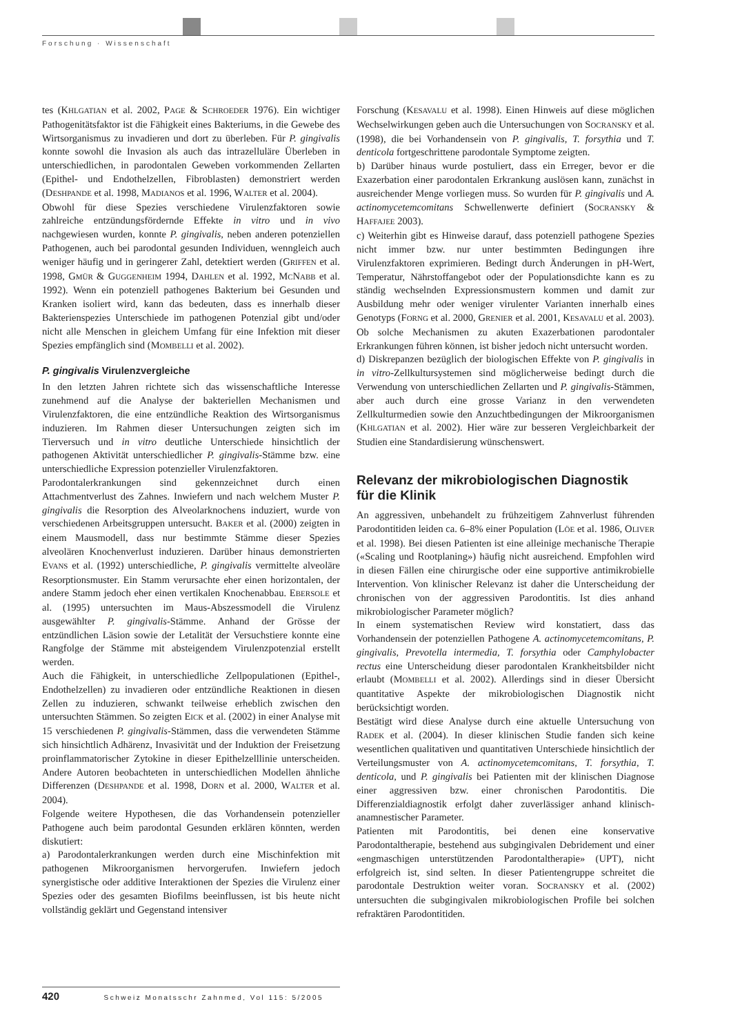Forschung · Wissenschaft
tes (KHLGATIAN et al. 2002, PAGE & SCHROEDER 1976). Ein wichtiger Pathogenitätsfaktor ist die Fähigkeit eines Bakteriums, in die Gewebe des Wirtsorganismus zu invadieren und dort zu überleben. Für P. gingivalis konnte sowohl die Invasion als auch das intrazelluläre Überleben in unterschiedlichen, in parodontalen Geweben vorkommenden Zellarten (Epithel- und Endothelzellen, Fibroblasten) demonstriert werden (DESHPANDE et al. 1998, MADIANOS et al. 1996, WALTER et al. 2004).
Obwohl für diese Spezies verschiedene Virulenzfaktoren sowie zahlreiche entzündungsfördernde Effekte in vitro und in vivo nachgewiesen wurden, konnte P. gingivalis, neben anderen potenziellen Pathogenen, auch bei parodontal gesunden Individuen, wenngleich auch weniger häufig und in geringerer Zahl, detektiert werden (GRIFFEN et al. 1998, GMÜR & GUGGENHEIM 1994, DAHLEN et al. 1992, MCNABB et al. 1992). Wenn ein potenziell pathogenes Bakterium bei Gesunden und Kranken isoliert wird, kann das bedeuten, dass es innerhalb dieser Bakterienspezies Unterschiede im pathogenen Potenzial gibt und/oder nicht alle Menschen in gleichem Umfang für eine Infektion mit dieser Spezies empfänglich sind (MOMBELLI et al. 2002).
P. gingivalis Virulenzvergleiche
In den letzten Jahren richtete sich das wissenschaftliche Interesse zunehmend auf die Analyse der bakteriellen Mechanismen und Virulenzfaktoren, die eine entzündliche Reaktion des Wirtsorganismus induzieren. Im Rahmen dieser Untersuchungen zeigten sich im Tierversuch und in vitro deutliche Unterschiede hinsichtlich der pathogenen Aktivität unterschiedlicher P. gingivalis-Stämme bzw. eine unterschiedliche Expression potenzieller Virulenzfaktoren.
Parodontalerkrankungen sind gekennzeichnet durch einen Attachmentverlust des Zahnes. Inwiefern und nach welchem Muster P. gingivalis die Resorption des Alveolarknochens induziert, wurde von verschiedenen Arbeitsgruppen untersucht. BAKER et al. (2000) zeigten in einem Mausmodell, dass nur bestimmte Stämme dieser Spezies alveolären Knochenverlust induzieren. Darüber hinaus demonstrierten EVANS et al. (1992) unterschiedliche, P. gingivalis vermittelte alveoläre Resorptionsmuster. Ein Stamm verursachte eher einen horizontalen, der andere Stamm jedoch eher einen vertikalen Knochenabbau. EBERSOLE et al. (1995) untersuchten im Maus-Abszessmodell die Virulenz ausgewählter P. gingivalis-Stämme. Anhand der Grösse der entzündlichen Läsion sowie der Letalität der Versuchstiere konnte eine Rangfolge der Stämme mit absteigendem Virulenzpotenzial erstellt werden.
Auch die Fähigkeit, in unterschiedliche Zellpopulationen (Epithel-, Endothelzellen) zu invadieren oder entzündliche Reaktionen in diesen Zellen zu induzieren, schwankt teilweise erheblich zwischen den untersuchten Stämmen. So zeigten EICK et al. (2002) in einer Analyse mit 15 verschiedenen P. gingivalis-Stämmen, dass die verwendeten Stämme sich hinsichtlich Adhärenz, Invasivität und der Induktion der Freisetzung proinflammatorischer Zytokine in dieser Epithelzelllinie unterscheiden. Andere Autoren beobachteten in unterschiedlichen Modellen ähnliche Differenzen (DESHPANDE et al. 1998, DORN et al. 2000, WALTER et al. 2004).
Folgende weitere Hypothesen, die das Vorhandensein potenzieller Pathogene auch beim parodontal Gesunden erklären könnten, werden diskutiert:
a) Parodontalerkrankungen werden durch eine Mischinfektion mit pathogenen Mikroorganismen hervorgerufen. Inwiefern jedoch synergistische oder additive Interaktionen der Spezies die Virulenz einer Spezies oder des gesamten Biofilms beeinflussen, ist bis heute nicht vollständig geklärt und Gegenstand intensiver
Forschung (KESAVALU et al. 1998). Einen Hinweis auf diese möglichen Wechselwirkungen geben auch die Untersuchungen von SOCRANSKY et al. (1998), die bei Vorhandensein von P. gingivalis, T. forsythia und T. denticola fortgeschrittene parodontale Symptome zeigten.
b) Darüber hinaus wurde postuliert, dass ein Erreger, bevor er die Exazerbation einer parodontalen Erkrankung auslösen kann, zunächst in ausreichender Menge vorliegen muss. So wurden für P. gingivalis und A. actinomycetemcomitans Schwellenwerte definiert (SOCRANSKY & HAFFAJEE 2003).
c) Weiterhin gibt es Hinweise darauf, dass potenziell pathogene Spezies nicht immer bzw. nur unter bestimmten Bedingungen ihre Virulenzfaktoren exprimieren. Bedingt durch Änderungen in pH-Wert, Temperatur, Nährstoffangebot oder der Populationsdichte kann es zu ständig wechselnden Expressionsmustern kommen und damit zur Ausbildung mehr oder weniger virulenter Varianten innerhalb eines Genotyps (FORNG et al. 2000, GRENIER et al. 2001, KESAVALU et al. 2003). Ob solche Mechanismen zu akuten Exazerbationen parodontaler Erkrankungen führen können, ist bisher jedoch nicht untersucht worden.
d) Diskrepanzen bezüglich der biologischen Effekte von P. gingivalis in in vitro-Zellkultursystemen sind möglicherweise bedingt durch die Verwendung von unterschiedlichen Zellarten und P. gingivalis-Stämmen, aber auch durch eine grosse Varianz in den verwendeten Zellkulturmedien sowie den Anzuchtbedingungen der Mikroorganismen (KHLGATIAN et al. 2002). Hier wäre zur besseren Vergleichbarkeit der Studien eine Standardisierung wünschenswert.
Relevanz der mikrobiologischen Diagnostik
für die Klinik
An aggressiven, unbehandelt zu frühzeitigem Zahnverlust führenden Parodontitiden leiden ca. 6–8% einer Population (LÖE et al. 1986, OLIVER et al. 1998). Bei diesen Patienten ist eine alleinige mechanische Therapie («Scaling und Rootplaning») häufig nicht ausreichend. Empfohlen wird in diesen Fällen eine chirurgische oder eine supportive antimikrobielle Intervention. Von klinischer Relevanz ist daher die Unterscheidung der chronischen von der aggressiven Parodontitis. Ist dies anhand mikrobiologischer Parameter möglich?
In einem systematischen Review wird konstatiert, dass das Vorhandensein der potenziellen Pathogene A. actinomycetemcomitans, P. gingivalis, Prevotella intermedia, T. forsythia oder Camphylobacter rectus eine Unterscheidung dieser parodontalen Krankheitsbilder nicht erlaubt (MOMBELLI et al. 2002). Allerdings sind in dieser Übersicht quantitative Aspekte der mikrobiologischen Diagnostik nicht berücksichtigt worden.
Bestätigt wird diese Analyse durch eine aktuelle Untersuchung von RADEK et al. (2004). In dieser klinischen Studie fanden sich keine wesentlichen qualitativen und quantitativen Unterschiede hinsichtlich der Verteilungsmuster von A. actinomycetemcomitans, T. forsythia, T. denticola, und P. gingivalis bei Patienten mit der klinischen Diagnose einer aggressiven bzw. einer chronischen Parodontitis. Die Differenzialdiagnostik erfolgt daher zuverlässiger anhand klinisch-anamnestischer Parameter.
Patienten mit Parodontitis, bei denen eine konservative Parodontaltherapie, bestehend aus subgingivalen Debridement und einer «engmaschigen unterstützenden Parodontaltherapie» (UPT), nicht erfolgreich ist, sind selten. In dieser Patientengruppe schreitet die parodontale Destruktion weiter voran. SOCRANSKY et al. (2002) untersuchten die subgingivalen mikrobiologischen Profile bei solchen refraktären Parodontitiden.
420 Schweiz Monatsschr Zahnmed, Vol 115: 5/2005